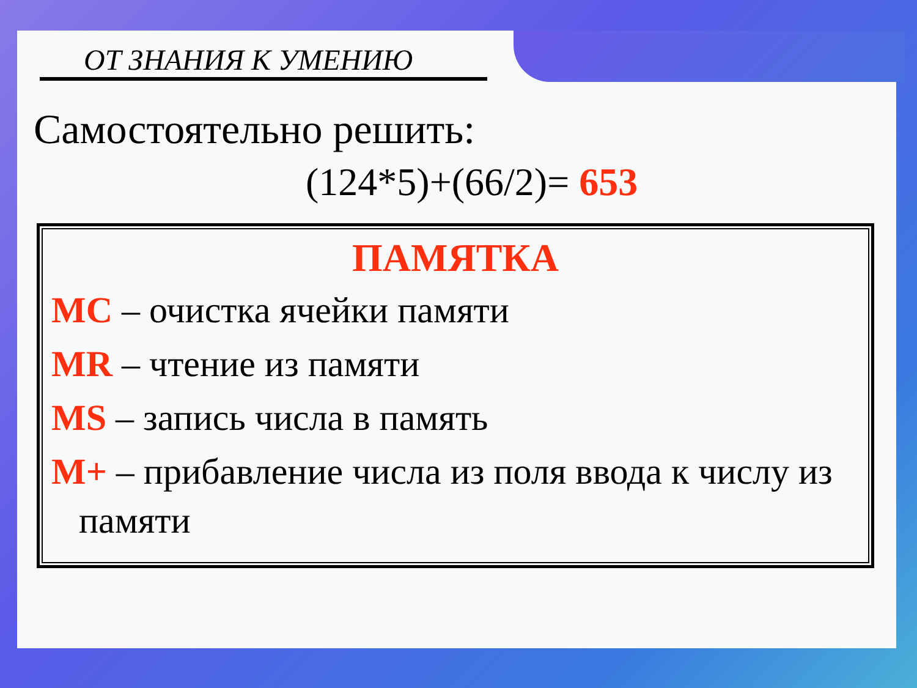ОТ ЗНАНИЯ К УМЕНИЮ
Самостоятельно решить:
(124*5)+(66/2)= 653
ПАМЯТКА
MC – очистка ячейки памяти
MR – чтение из памяти
MS – запись числа в память
M+ – прибавление числа из поля ввода к числу из
памяти